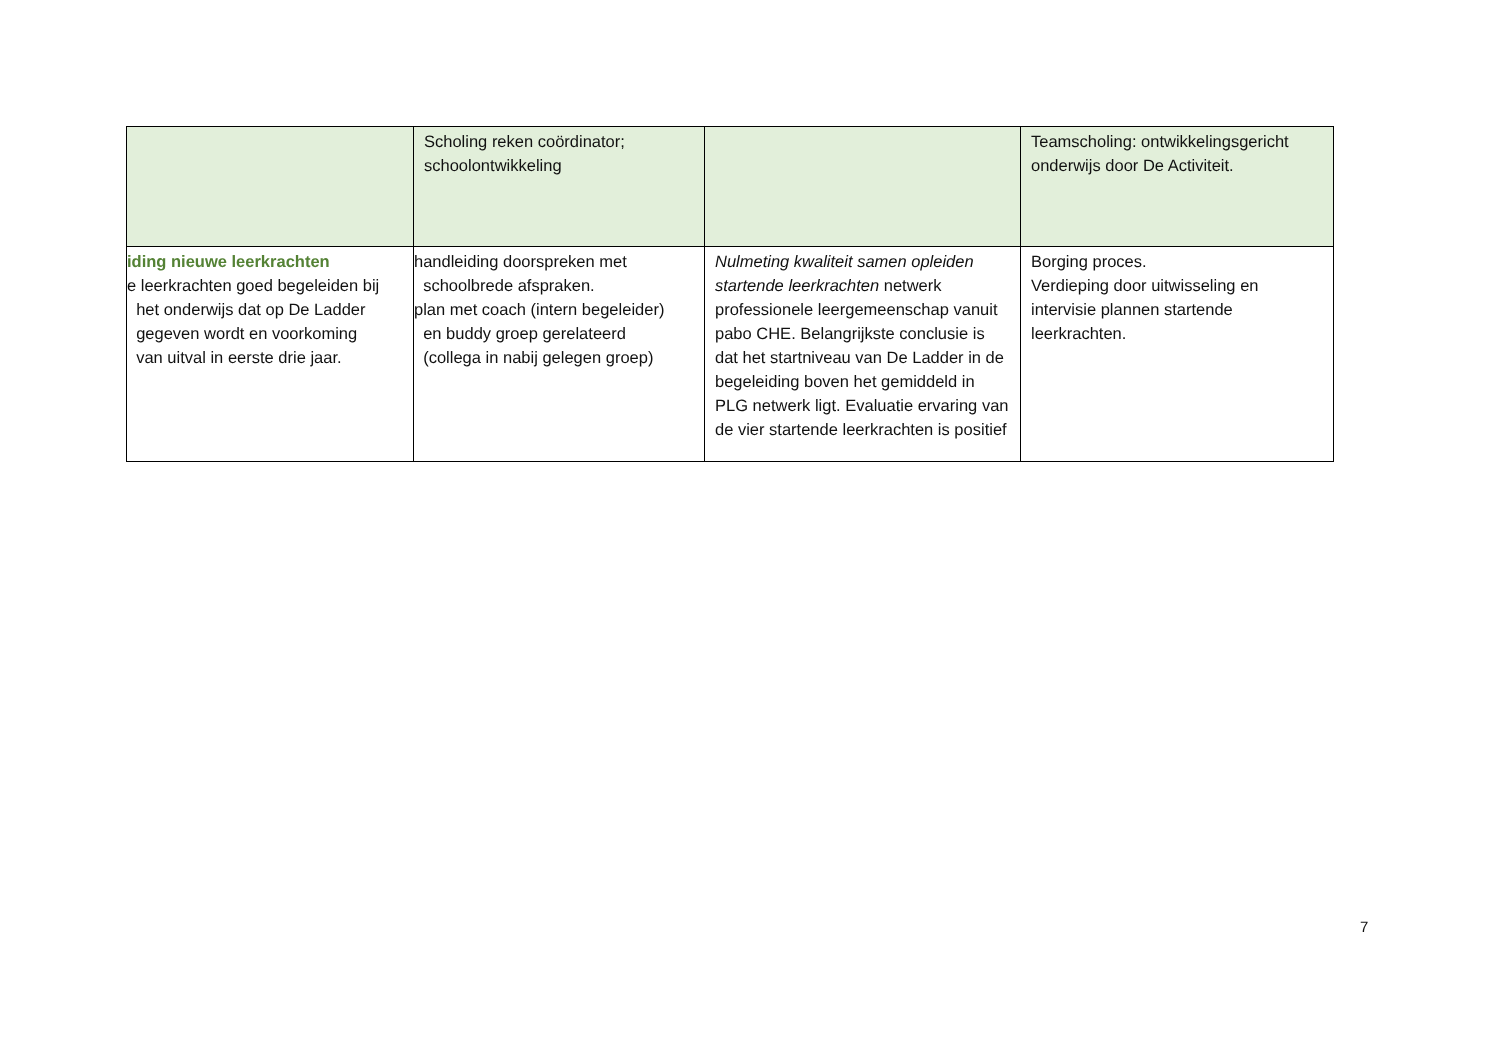| | Scholing reken coördinator; schoolontwikkeling | | Teamscholing: ontwikkelingsgericht onderwijs door De Activiteit. |
| iding nieuwe leerkrachten e leerkrachten goed begeleiden bij het onderwijs dat op De Ladder gegeven wordt en voorkoming van uitval in eerste drie jaar. | handleiding doorspreken met schoolbrede afspraken. plan met coach (intern begeleider) en buddy groep gerelateerd (collega in nabij gelegen groep) | Nulmeting kwaliteit samen opleiden startende leerkrachten netwerk professionele leergemeenschap vanuit pabo CHE. Belangrijkste conclusie is dat het startniveau van De Ladder in de begeleiding boven het gemiddeld in PLG netwerk ligt. Evaluatie ervaring van de vier startende leerkrachten is positief | Borging proces. Verdieping door uitwisseling en intervisie plannen startende leerkrachten. |
7